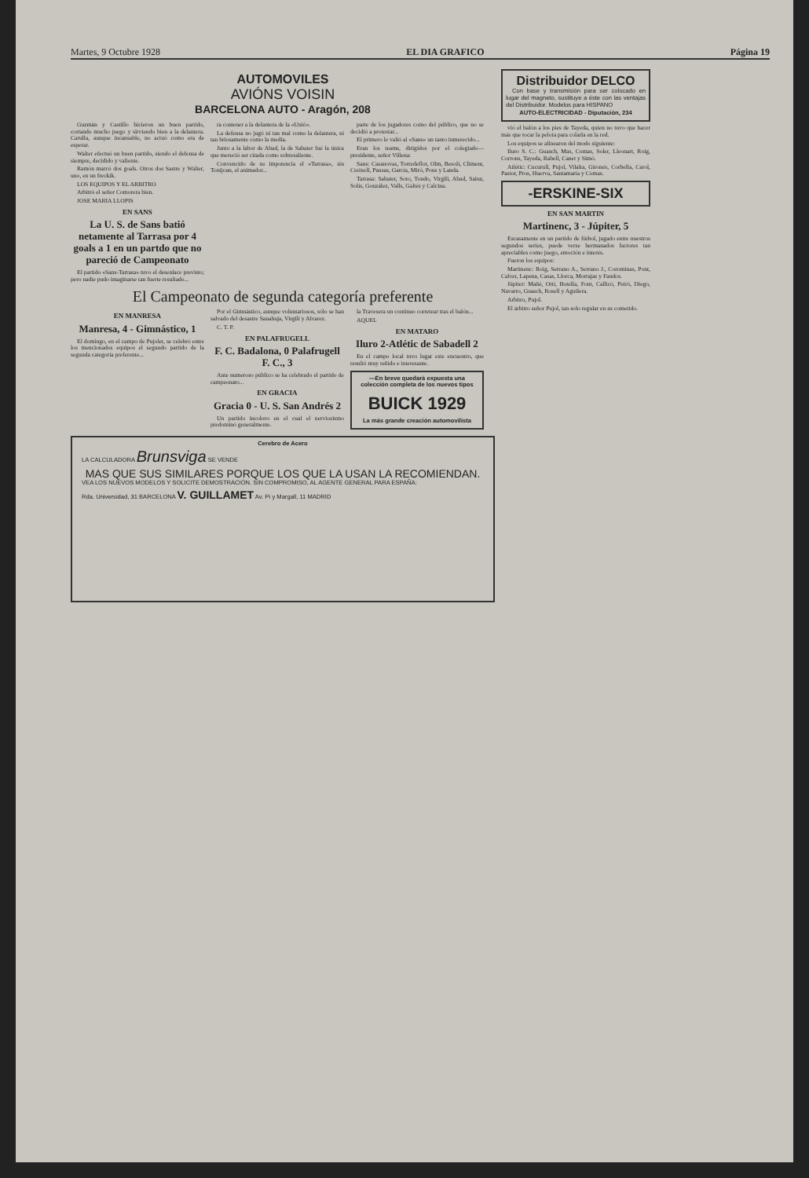Martes, 9 Octubre 1928 EL DIA GRAFICO Página 19
AUTOMOVILES
AVIÓNS VOISIN
BARCELONA AUTO - Aragón, 208
Guzmán y Castillo hicieron un buen partido, cortando mucho juego y sirviendo bien a la delantera. Carulla, aunque incansable, no actuó como era de esperar.
Walter efectuó un buen partido, siendo el defensa de siempre, decidido y valiente.
Ramón marcó dos goals. Otros dos Sastre y Walter, uno, en un freckik.
LOS EQUIPOS Y EL ARBITRO
Arbitró el señor Comorera bien.
JOSE MARIA LLOPIS
EN SANS
La U. S. de Sans batió netamente al Tarrasa por 4 goals a 1 en un partdo que no pareció de Campeonato
El partido «Sans-Tarrasa» tuvo el desenlace previsto; pero nadie pudo imaginarse tan fuerte resultado...
ra contener a la delantera de la «Unió».
La defensa no jugó ni tan mal como la delantera, ni tan briosamente como la media.
Junto a la labor de Abad, la de Sabater fué la única que mereció ser citada como sobresaliente.
Convencido de su impotencia el «Tarrasa», sin Tonijoan, el animador...
parte de los jugadores como del público, que no se decidió a protestar...
El primero le valió al «Sans» un tanto inmerecido...
Eran los teams, dirigidos por el colegiado—presidente, señor Villena:
Sans: Casanovas, Torredeflot, Olm, Besolí, Climent, Creixell, Pausas, García, Miró, Pous y Landa.
Tarrasa: Sabater, Soto, Tondo, Virgili, Abad, Sainz, Solís, González, Valls, Galtés y Calcina.
El Campeonato de segunda categoría preferente
EN MANRESA
Manresa, 4 - Gimnástico, 1
El domingo, en el campo de Pujolet, se celebró entre los mencionados equipos el segundo partido de la segunda categoría preferente...
Por el Gimnástico, aunque voluntariosos, sólo se han salvado del desastre Sanahuja, Virgili y Alvarez.
C. T. P.
EN PALAFRUGELL
F. C. Badalona, 0 Palafrugell F. C., 3
Ante numeroso público se ha celebrado el partido de campeonato...
EN GRACIA
Gracia 0 - U. S. San Andrés 2
Un partido incoloro en el cual el nerviosismo predominó generalmente.
la Travesera un continuo corretear tras el balón...
AQUEL
EN MATARO
Iluro 2-Atlétic de Sabadell 2
En el campo local tuvo lugar este encuentro, que resultó muy reñido e interesante.
—En breve quedará expuesta una colección completa de los nuevos tipos
BUICK 1929
La más grande creación automovilista
Cerebro de Acero
LA CALCULADORA Brunsviga SE VENDE
MAS QUE SUS SIMILARES PORQUE LOS QUE LA USAN LA RECOMIENDAN.
VEA LOS NUEVOS MODELOS Y SOLICITE DEMOSTRACIÓN. SIN COMPROMISO, AL AGENTE GENERAL PARA ESPAÑA:
Rda. Universidad, 31 BARCELONA V. GUILLAMET Av. Pí y Margall, 11 MADRID
Distribuidor DELCO
Con base y transmisión para ser colocado en lugar del magneto, sustituye a éste con las ventajas del Distribuidor. Modelos para HISPANO
AUTO-ELECTRICIDAD - Diputación, 234
vió el balón a los pies de Tayeda, quien no tuvo que hacer más que tocar la pelota para colarla en la red.
Los equipos se alinearon del modo siguiente:
Iluro S. C.: Guasch, Mas, Comas, Soler, Lleonart, Roig, Corrons, Tayeda, Rabell, Canet y Simó.
Atlétic: Cucurull, Pujol, Vilalta, Gironés, Corbella, Carol, Pastor, Pros, Huerva, Santamaría y Comas.
-ERSKINE-SIX
EN SAN MARTIN
Martinenc, 3 - Júpiter, 5
Escasamente en un partido de fútbol, jugado entre nuestros segundos series, puede verse hermanados factores tan apreciables como juego, emoción e interés.
Fueron los equipos:
Martinenc: Roig, Serrano A., Serrano J., Corominas, Pont, Calvet, Lapena, Casas, Llorca, Morrajas y Fandos.
Júpiter: Mañé, Ortí, Botella, Font, Callicó, Peiró, Diego, Navarro, Guasch, Rosell y Aguilera.
Arbitro, Pujol.
El árbitro señor Pujol, tan solo regular en su cometido.